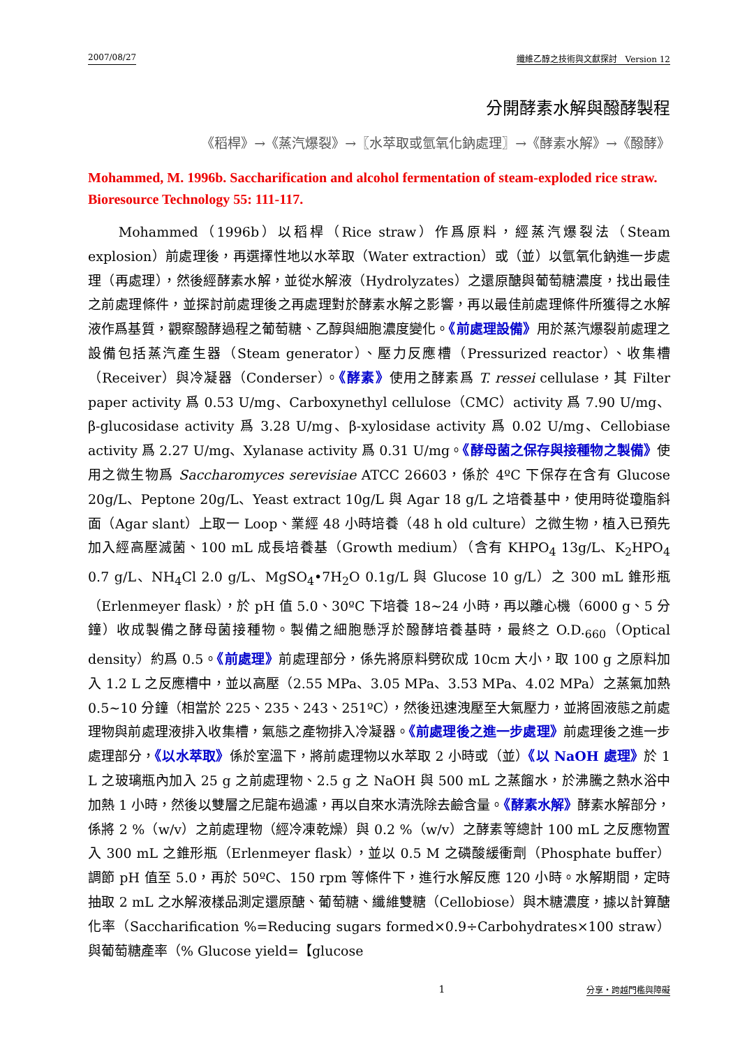2007/08/27 纖維乙醇之技術與文獻探討　Version 12
分開酵素水解與醱酵製程
《稻桿》→《蒸汽爆裂》→〖水萃取或氫氧化鈉處理〗→《酵素水解》→《醱酵》
Mohammed, M. 1996b. Saccharification and alcohol fermentation of steam-exploded rice straw. Bioresource Technology 55: 111-117.
Mohammed（1996b）以稻桿（Rice straw）作爲原料，經蒸汽爆裂法（Steam explosion）前處理後，再選擇性地以水萃取（Water extraction）或（並）以氫氧化鈉進一步處理（再處理），然後經酵素水解，並從水解液（Hydrolyzates）之還原醣與葡萄糖濃度，找出最佳之前處理條件，並探討前處理後之再處理對於酵素水解之影響，再以最佳前處理條件所獲得之水解液作爲基質，觀察醱酵過程之葡萄糖、乙醇與細胞濃度變化。《前處理設備》用於蒸汽爆裂前處理之設備包括蒸汽產生器（Steam generator）、壓力反應槽（Pressurized reactor）、收集槽（Receiver）與冷凝器（Conderser）。《酵素》使用之酵素爲 T. ressei cellulase，其 Filter paper activity 爲 0.53 U/mg、Carboxynethyl cellulose（CMC）activity 爲 7.90 U/mg、β-glucosidase activity 爲 3.28 U/mg、β-xylosidase activity 爲 0.02 U/mg、Cellobiase activity 爲 2.27 U/mg、Xylanase activity 爲 0.31 U/mg。《酵母菌之保存與接種物之製備》使用之微生物爲 Saccharomyces serevisiae ATCC 26603，係於 4ºC 下保存在含有 Glucose 20g/L、Peptone 20g/L、Yeast extract 10g/L 與 Agar 18 g/L 之培養基中，使用時從瓊脂斜面（Agar slant）上取一 Loop、業經 48 小時培養（48 h old culture）之微生物，植入已預先加入經高壓滅菌、100 mL 成長培養基（Growth medium）（含有 KHPO<sub>4</sub> 13g/L、K<sub>2</sub>HPO<sub>4</sub> 0.7 g/L、NH<sub>4</sub>Cl 2.0 g/L、MgSO<sub>4</sub>•7H<sub>2</sub>O 0.1g/L 與 Glucose 10 g/L）之 300 mL 錐形瓶（Erlenmeyer flask），於 pH 值 5.0、30ºC 下培養 18~24 小時，再以離心機（6000 g、5 分鐘）收成製備之酵母菌接種物。製備之細胞懸浮於醱酵培養基時，最終之 O.D.<sub>660</sub>（Optical density）約爲 0.5。《前處理》前處理部分，係先將原料劈砍成 10cm 大小，取 100 g 之原料加入 1.2 L 之反應槽中，並以高壓（2.55 MPa、3.05 MPa、3.53 MPa、4.02 MPa）之蒸氣加熱 0.5~10 分鐘（相當於 225、235、243、251ºC），然後迅速洩壓至大氣壓力，並將固液態之前處理物與前處理液排入收集槽，氣態之產物排入冷凝器。《前處理後之進一步處理》前處理後之進一步處理部分，《以水萃取》係於室溫下，將前處理物以水萃取 2 小時或（並）《以 NaOH 處理》於 1 L 之玻璃瓶內加入 25 g 之前處理物、2.5 g 之 NaOH 與 500 mL 之蒸餾水，於沸騰之熱水浴中加熱 1 小時，然後以雙層之尼龍布過濾，再以自來水清洗除去鹼含量。《酵素水解》酵素水解部分，係將 2 %（w/v）之前處理物（經冷凍乾燥）與 0.2 %（w/v）之酵素等總計 100 mL 之反應物置入 300 mL 之錐形瓶（Erlenmeyer flask），並以 0.5 M 之磷酸緩衝劑（Phosphate buffer）調節 pH 值至 5.0，再於 50ºC、150 rpm 等條件下，進行水解反應 120 小時。水解期間，定時抽取 2 mL 之水解液樣品測定還原醣、葡萄糖、纖維雙糖（Cellobiose）與木糖濃度，據以計算醣化率（Saccharification %=Reducing sugars formed×0.9÷Carbohydrates×100 straw）與葡萄糖產率（% Glucose yield=【glucose
1 分享・跨越門檻與障礙